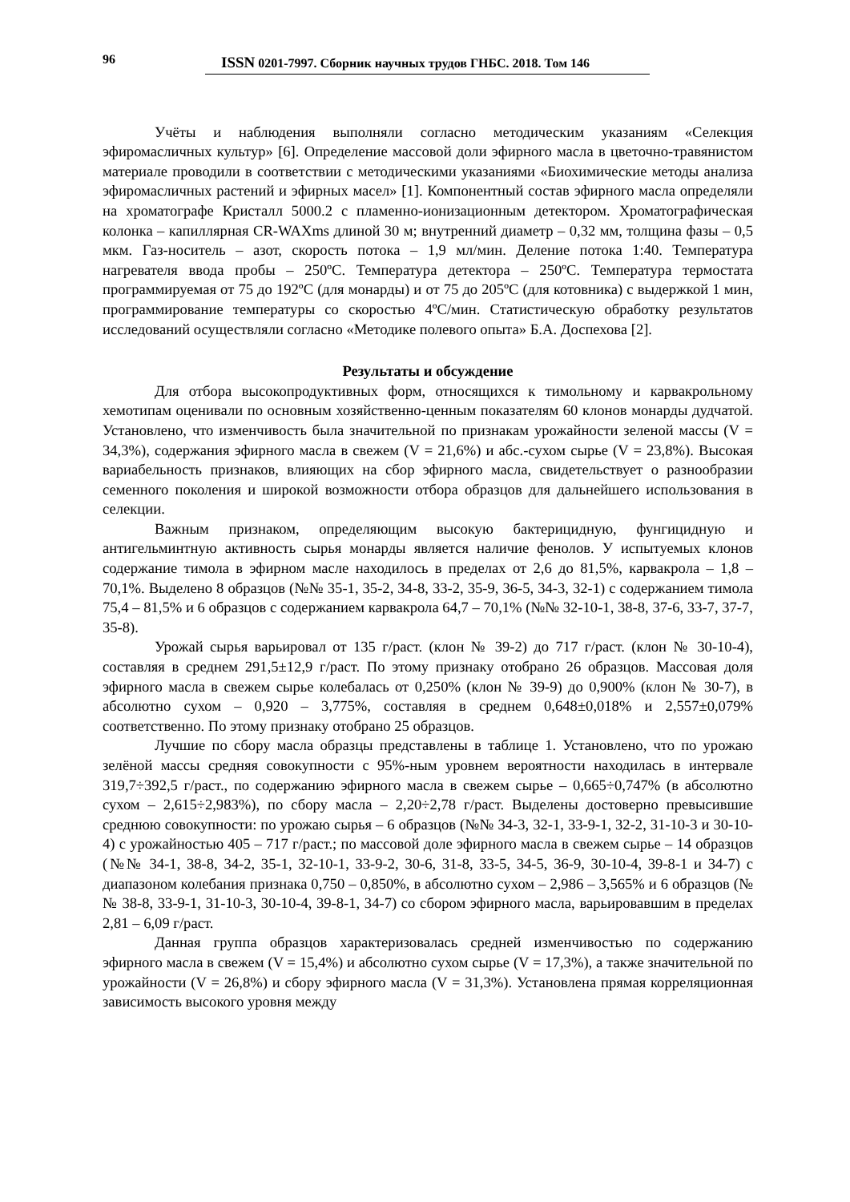96 ISSN 0201-7997. Сборник научных трудов ГНБС. 2018. Том 146
Учёты и наблюдения выполняли согласно методическим указаниям «Селекция эфиромасличных культур» [6]. Определение массовой доли эфирного масла в цветочно-травянистом материале проводили в соответствии с методическими указаниями «Биохимические методы анализа эфиромасличных растений и эфирных масел» [1]. Компонентный состав эфирного масла определяли на хроматографе Кристалл 5000.2 с пламенно-ионизационным детектором. Хроматографическая колонка – капиллярная CR-WAXms длиной 30 м; внутренний диаметр – 0,32 мм, толщина фазы – 0,5 мкм. Газ-носитель – азот, скорость потока – 1,9 мл/мин. Деление потока 1:40. Температура нагревателя ввода пробы – 250ºС. Температура детектора – 250ºС. Температура термостата программируемая от 75 до 192ºС (для монарды) и от 75 до 205ºС (для котовника) с выдержкой 1 мин, программирование температуры со скоростью 4ºС/мин. Статистическую обработку результатов исследований осуществляли согласно «Методике полевого опыта» Б.А. Доспехова [2].
Результаты и обсуждение
Для отбора высокопродуктивных форм, относящихся к тимольному и карвакрольному хемотипам оценивали по основным хозяйственно-ценным показателям 60 клонов монарды дудчатой. Установлено, что изменчивость была значительной по признакам урожайности зеленой массы (V = 34,3%), содержания эфирного масла в свежем (V = 21,6%) и абс.-сухом сырье (V = 23,8%). Высокая вариабельность признаков, влияющих на сбор эфирного масла, свидетельствует о разнообразии семенного поколения и широкой возможности отбора образцов для дальнейшего использования в селекции.
Важным признаком, определяющим высокую бактерицидную, фунгицидную и антигельминтную активность сырья монарды является наличие фенолов. У испытуемых клонов содержание тимола в эфирном масле находилось в пределах от 2,6 до 81,5%, карвакрола – 1,8 – 70,1%. Выделено 8 образцов (№№ 35-1, 35-2, 34-8, 33-2, 35-9, 36-5, 34-3, 32-1) с содержанием тимола 75,4 – 81,5% и 6 образцов с содержанием карвакрола 64,7 – 70,1% (№№ 32-10-1, 38-8, 37-6, 33-7, 37-7, 35-8).
Урожай сырья варьировал от 135 г/раст. (клон № 39-2) до 717 г/раст. (клон № 30-10-4), составляя в среднем 291,5±12,9 г/раст. По этому признаку отобрано 26 образцов. Массовая доля эфирного масла в свежем сырье колебалась от 0,250% (клон № 39-9) до 0,900% (клон № 30-7), в абсолютно сухом – 0,920 – 3,775%, составляя в среднем 0,648±0,018% и 2,557±0,079% соответственно. По этому признаку отобрано 25 образцов.
Лучшие по сбору масла образцы представлены в таблице 1. Установлено, что по урожаю зелёной массы средняя совокупности с 95%-ным уровнем вероятности находилась в интервале 319,7÷392,5 г/раст., по содержанию эфирного масла в свежем сырье – 0,665÷0,747% (в абсолютно сухом – 2,615÷2,983%), по сбору масла – 2,20÷2,78 г/раст. Выделены достоверно превысившие среднюю совокупности: по урожаю сырья – 6 образцов (№№ 34-3, 32-1, 33-9-1, 32-2, 31-10-3 и 30-10-4) с урожайностью 405 – 717 г/раст.; по массовой доле эфирного масла в свежем сырье – 14 образцов (№№ 34-1, 38-8, 34-2, 35-1, 32-10-1, 33-9-2, 30-6, 31-8, 33-5, 34-5, 36-9, 30-10-4, 39-8-1 и 34-7) с диапазоном колебания признака 0,750 – 0,850%, в абсолютно сухом – 2,986 – 3,565% и 6 образцов (№№ 38-8, 33-9-1, 31-10-3, 30-10-4, 39-8-1, 34-7) со сбором эфирного масла, варьировавшим в пределах 2,81 – 6,09 г/раст.
Данная группа образцов характеризовалась средней изменчивостью по содержанию эфирного масла в свежем (V = 15,4%) и абсолютно сухом сырье (V = 17,3%), а также значительной по урожайности (V = 26,8%) и сбору эфирного масла (V = 31,3%). Установлена прямая корреляционная зависимость высокого уровня между